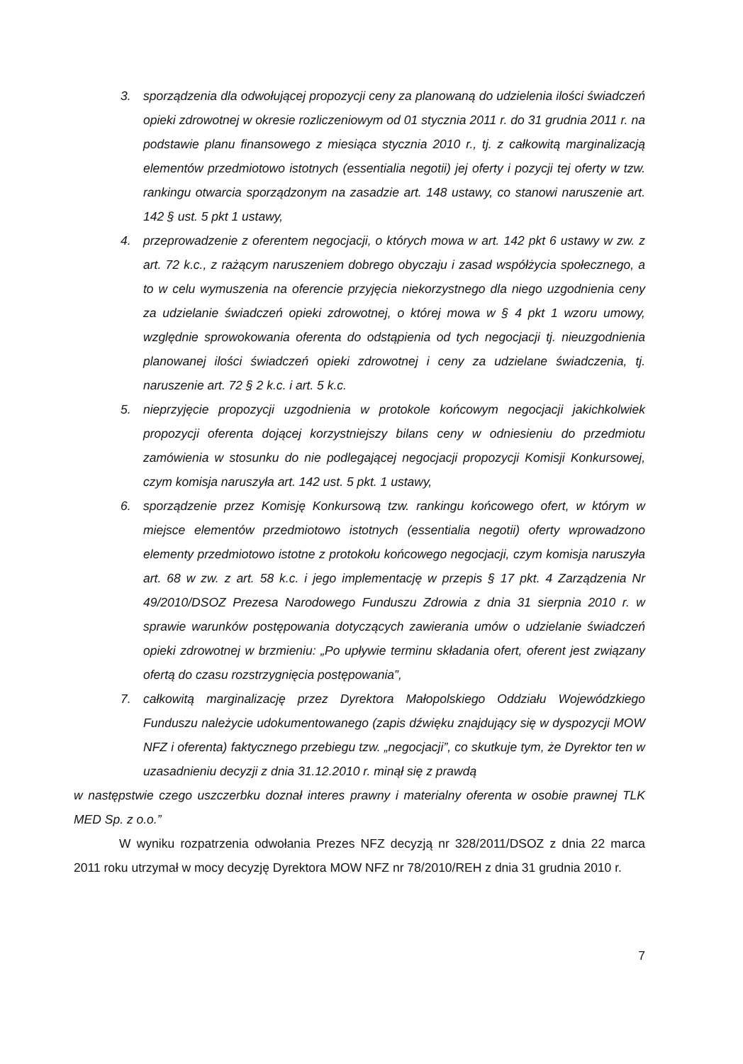3. sporządzenia dla odwołującej propozycji ceny za planowaną do udzielenia ilości świadczeń opieki zdrowotnej w okresie rozliczeniowym od 01 stycznia 2011 r. do 31 grudnia 2011 r. na podstawie planu finansowego z miesiąca stycznia 2010 r., tj. z całkowitą marginalizacją elementów przedmiotowo istotnych (essentialia negotii) jej oferty i pozycji tej oferty w tzw. rankingu otwarcia sporządzonym na zasadzie art. 148 ustawy, co stanowi naruszenie art. 142 § ust. 5 pkt 1 ustawy,
4. przeprowadzenie z oferentem negocjacji, o których mowa w art. 142 pkt 6 ustawy w zw. z art. 72 k.c., z rażącym naruszeniem dobrego obyczaju i zasad współżycia społecznego, a to w celu wymuszenia na oferencie przyjęcia niekorzystnego dla niego uzgodnienia ceny za udzielanie świadczeń opieki zdrowotnej, o której mowa w § 4 pkt 1 wzoru umowy, względnie sprowokowania oferenta do odstąpienia od tych negocjacji tj. nieuzgodnienia planowanej ilości świadczeń opieki zdrowotnej i ceny za udzielane świadczenia, tj. naruszenie art. 72 § 2 k.c. i art. 5 k.c.
5. nieprzyjęcie propozycji uzgodnienia w protokole końcowym negocjacji jakichkolwiek propozycji oferenta dojącej korzystniejszy bilans ceny w odniesieniu do przedmiotu zamówienia w stosunku do nie podlegającej negocjacji propozycji Komisji Konkursowej, czym komisja naruszyła art. 142 ust. 5 pkt. 1 ustawy,
6. sporządzenie przez Komisję Konkursową tzw. rankingu końcowego ofert, w którym w miejsce elementów przedmiotowo istotnych (essentialia negotii) oferty wprowadzono elementy przedmiotowo istotne z protokołu końcowego negocjacji, czym komisja naruszyła art. 68 w zw. z art. 58 k.c. i jego implementację w przepis § 17 pkt. 4 Zarządzenia Nr 49/2010/DSOZ Prezesa Narodowego Funduszu Zdrowia z dnia 31 sierpnia 2010 r. w sprawie warunków postępowania dotyczących zawierania umów o udzielanie świadczeń opieki zdrowotnej w brzmieniu: „Po upływie terminu składania ofert, oferent jest związany ofertą do czasu rozstrzygnięcia postępowania”,
7. całkowitą marginalizację przez Dyrektora Małopolskiego Oddziału Wojewódzkiego Funduszu należycie udokumentowanego (zapis dźwięku znajdujący się w dyspozycji MOW NFZ i oferenta) faktycznego przebiegu tzw. „negocjacji”, co skutkuje tym, że Dyrektor ten w uzasadnieniu decyzji z dnia 31.12.2010 r. minął się z prawdą
w następstwie czego uszczerbku doznał interes prawny i materialny oferenta w osobie prawnej TLK MED Sp. z o.o.”
W wyniku rozpatrzenia odwołania Prezes NFZ decyzją nr 328/2011/DSOZ z dnia 22 marca 2011 roku utrzymał w mocy decyzję Dyrektora MOW NFZ nr 78/2010/REH z dnia 31 grudnia 2010 r.
7